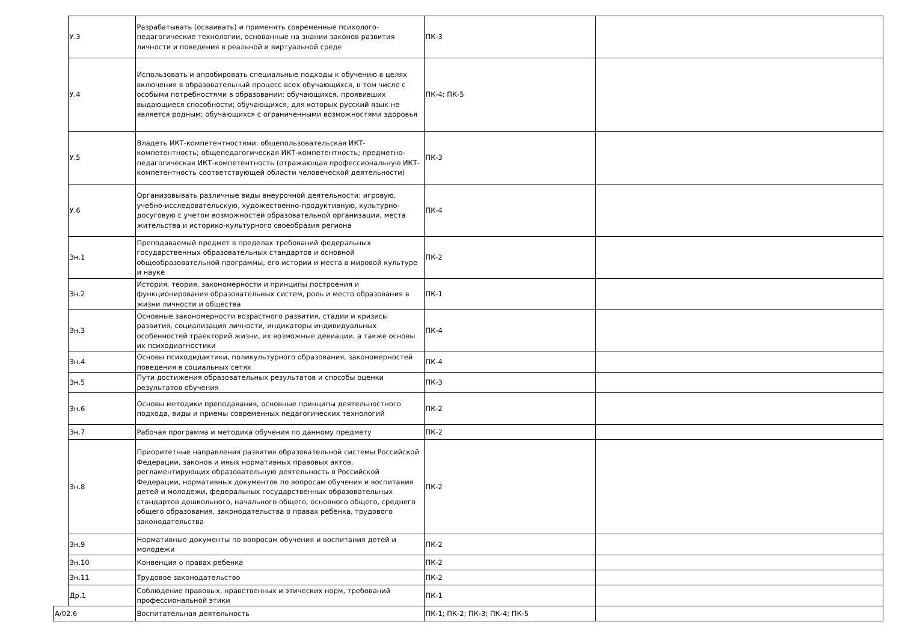| | У.3 | Разрабатывать (осваивать) и применять современные психолого-педагогические технологии, основанные на знании законов развития личности и поведения в реальной и виртуальной среде | ПК-3 | |
| | У.4 | Использовать и апробировать специальные подходы к обучению в целях включения в образовательный процесс всех обучающихся, в том числе с особыми потребностями в образовании: обучающихся, проявивших выдающиеся способности; обучающихся, для которых русский язык не является родным; обучающихся с ограниченными возможностями здоровья | ПК-4; ПК-5 | |
| | У.5 | Владеть ИКТ-компетентностями: общепользовательская ИКТ-компетентность; общепедагогическая ИКТ-компетентность; предметно-педагогическая ИКТ-компетентность (отражающая профессиональную ИКТ-компетентность соответствующей области человеческой деятельности) | ПК-3 | |
| | У.6 | Организовывать различные виды внеурочной деятельности: игровую, учебно-исследовательскую, художественно-продуктивную, культурно-досуговую с учетом возможностей образовательной организации, места жительства и историко-культурного своеобразия региона | ПК-4 | |
| | Зн.1 | Преподаваемый предмет в пределах требований федеральных государственных образовательных стандартов и основной общеобразовательной программы, его истории и места в мировой культуре и науке | ПК-2 | |
| | Зн.2 | История, теория, закономерности и принципы построения и функционирования образовательных систем, роль и место образования в жизни личности и общества | ПК-1 | |
| | Зн.3 | Основные закономерности возрастного развития, стадии и кризисы развития, социализация личности, индикаторы индивидуальных особенностей траекторий жизни, их возможные девиации, а также основы их психодиагностики | ПК-4 | |
| | Зн.4 | Основы психодидактики, поликультурного образования, закономерностей поведения в социальных сетях | ПК-4 | |
| | Зн.5 | Пути достижения образовательных результатов и способы оценки результатов обучения | ПК-3 | |
| | Зн.6 | Основы методики преподавания, основные принципы деятельностного подхода, виды и приемы современных педагогических технологий | ПК-2 | |
| | Зн.7 | Рабочая программа и методика обучения по данному предмету | ПК-2 | |
| | Зн.8 | Приоритетные направления развития образовательной системы Российской Федерации, законов и иных нормативных правовых актов, регламентирующих образовательную деятельность в Российской Федерации, нормативных документов по вопросам обучения и воспитания детей и молодежи, федеральных государственных образовательных стандартов дошкольного, начального общего, основного общего, среднего общего образования, законодательства о правах ребенка, трудового законодательства | ПК-2 | |
| | Зн.9 | Нормативные документы по вопросам обучения и воспитания детей и молодежи | ПК-2 | |
| | Зн.10 | Конвенция о правах ребенка | ПК-2 | |
| | Зн.11 | Трудовое законодательство | ПК-2 | |
| | Др.1 | Соблюдение правовых, нравственных и этических норм, требований профессиональной этики | ПК-1 | |
| А/02.6 | | Воспитательная деятельность | ПК-1; ПК-2; ПК-3; ПК-4; ПК-5 | |